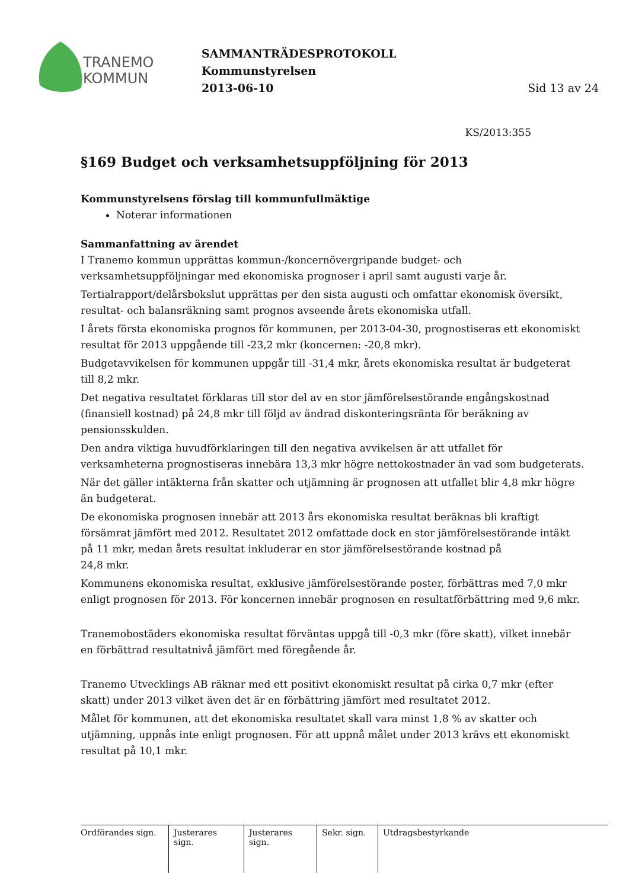TRANEMO
KOMMUN
SAMMANTRÄDESPROTOKOLL
Kommunstyrelsen
2013-06-10 Sid 13 av 24
KS/2013:355
§169 Budget och verksamhetsuppföljning för 2013
Kommunstyrelsens förslag till kommunfullmäktige
Noterar informationen
Sammanfattning av ärendet
I Tranemo kommun upprättas kommun-/koncernövergripande budget- och verksamhetsuppföljningar med ekonomiska prognoser i april samt augusti varje år.
Tertialrapport/delårsbokslut upprättas per den sista augusti och omfattar ekonomisk översikt, resultat- och balansräkning samt prognos avseende årets ekonomiska utfall.
I årets första ekonomiska prognos för kommunen, per 2013-04-30, prognostiseras ett ekonomiskt resultat för 2013 uppgående till -23,2 mkr (koncernen: -20,8 mkr).
Budgetavvikelsen för kommunen uppgår till -31,4 mkr, årets ekonomiska resultat är budgeterat till 8,2 mkr.
Det negativa resultatet förklaras till stor del av en stor jämförelsestörande engångskostnad (finansiell kostnad) på 24,8 mkr till följd av ändrad diskonteringsränta för beräkning av pensionsskulden.
Den andra viktiga huvudförklaringen till den negativa avvikelsen är att utfallet för verksamheterna prognostiseras innebära 13,3 mkr högre nettokostnader än vad som budgeterats.
När det gäller intäkterna från skatter och utjämning är prognosen att utfallet blir 4,8 mkr högre än budgeterat.
De ekonomiska prognosen innebär att 2013 års ekonomiska resultat beräknas bli kraftigt försämrat jämfört med 2012. Resultatet 2012 omfattade dock en stor jämförelsestörande intäkt på 11 mkr, medan årets resultat inkluderar en stor jämförelsestörande kostnad på
24,8 mkr.
Kommunens ekonomiska resultat, exklusive jämförelsestörande poster, förbättras med 7,0 mkr enligt prognosen för 2013. För koncernen innebär prognosen en resultatförbättring med 9,6 mkr.
Tranemobostäders ekonomiska resultat förväntas uppgå till -0,3 mkr (före skatt), vilket innebär en förbättrad resultatnivå jämfört med föregående år.
Tranemo Utvecklings AB räknar med ett positivt ekonomiskt resultat på cirka 0,7 mkr (efter skatt) under 2013 vilket även det är en förbättring jämfört med resultatet 2012.
Målet för kommunen, att det ekonomiska resultatet skall vara minst 1,8 % av skatter och utjämning, uppnås inte enligt prognosen. För att uppnå målet under 2013 krävs ett ekonomiskt resultat på 10,1 mkr.
Ordförandes sign.
Justerares sign.
Justerares sign.
Sekr. sign.
Utdragsbestyrkande